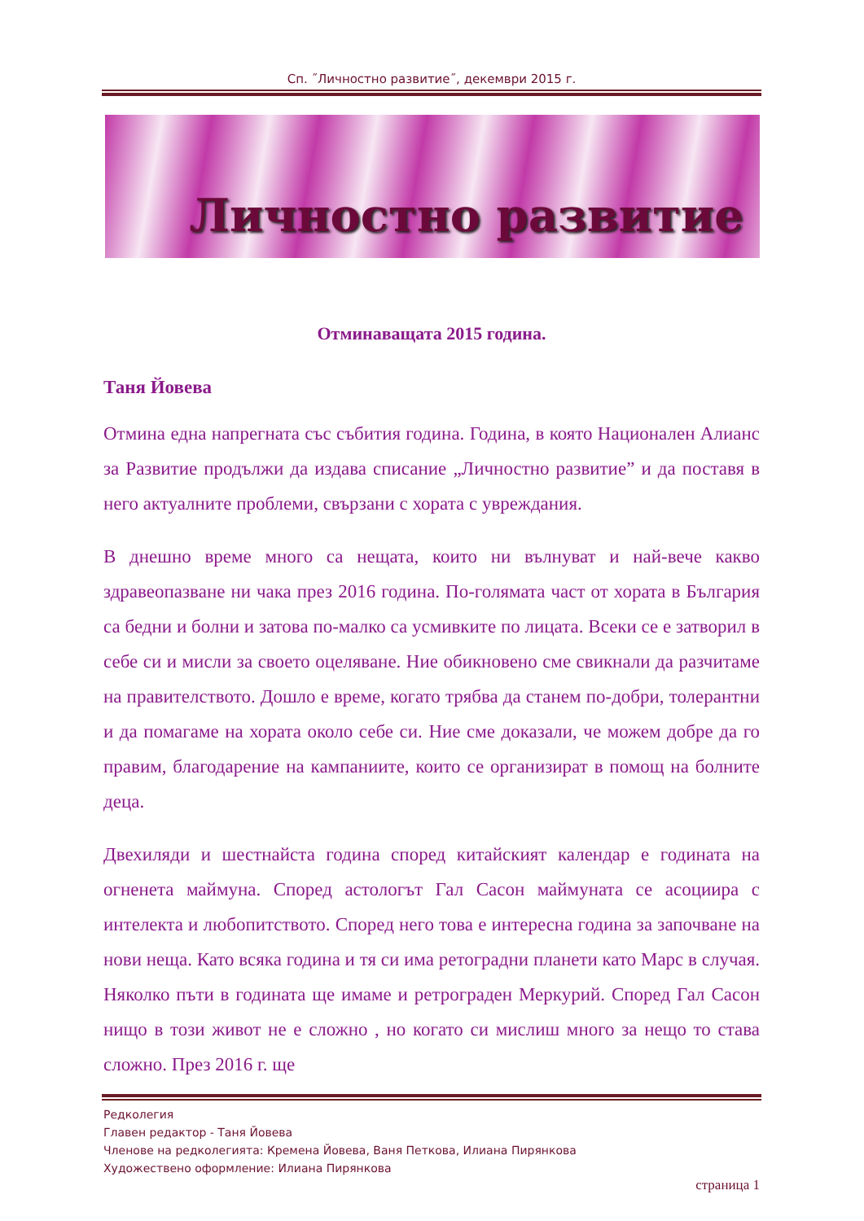Сп. ˝Личностно развитие˝, декември 2015 г.
Личностно развитие
Отминаващата 2015 година.
Таня Йовева
Отмина една напрегната със събития година. Година, в която Национален Алианс за Развитие продължи да издава списание „Личностно развитие” и да поставя в него актуалните проблеми, свързани с хората с увреждания.
В днешно време много са нещата, които ни вълнуват и най-вече какво здравеопазване ни чака през 2016 година. По-голямата част от хората в България са бедни и болни и затова по-малко са усмивките по лицата. Всеки се е затворил в себе си и мисли за своето оцеляване. Ние обикновено сме свикнали да разчитаме на правителството. Дошло е време, когато трябва да станем по-добри, толерантни и да помагаме на хората около себе си. Ние сме доказали, че можем добре да го правим, благодарение на кампаниите, които се организират в помощ на болните деца.
Двехиляди и шестнайста година според китайският календар е годината на огненета маймуна. Според астологът Гал Сасон маймуната се асоциира с интелекта и любопитството. Според него това е интересна година за започване на нови неща. Като всяка година и тя си има ретоградни планети като Марс в случая. Няколко пъти в годината ще имаме и ретрограден Меркурий. Според Гал Сасон нищо в този живот не е сложно , но когато си мислиш много за нещо то става сложно. През 2016 г. ще
Редколегия
Главен редактор - Таня Йовева
Членове на редколегията: Кремена Йовева, Ваня Петкова, Илиана Пирянкова
Художествено оформление: Илиана Пирянкова
страница 1